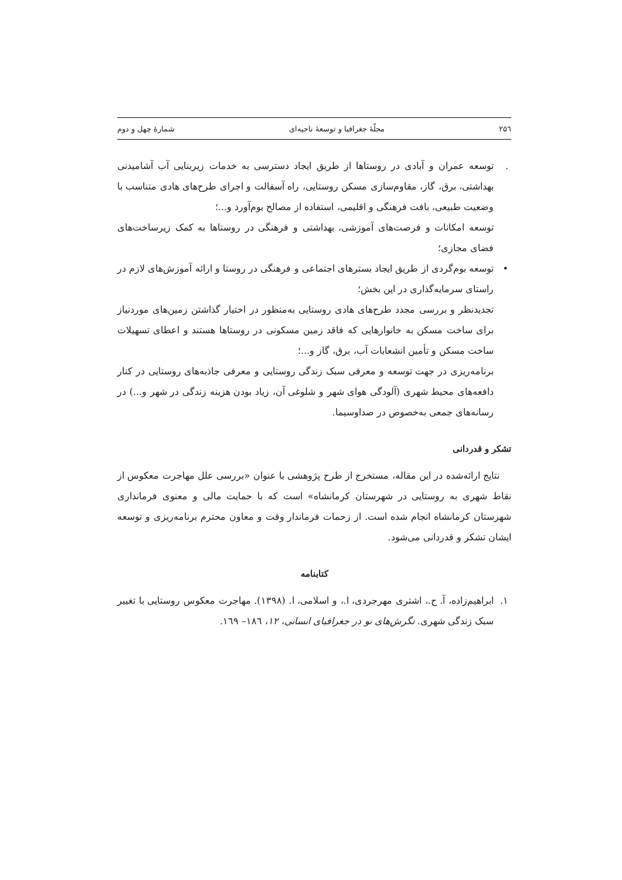۲۵٦ مجلّهٔ جغرافیا و توسعهٔ ناحیه‌ای شمارهٔ چهل و دوم
. توسعه عمران و آبادی در روستاها از طریق ایجاد دسترسی به خدمات زیربنایی آب آشامیدنی بهداشتی، برق، گاز، مقاوم‌سازی مسکن روستایی، راه آسفالت و اجرای طرح‌های هادی متناسب با وضعیت طبیعی، بافت فرهنگی و اقلیمی، استفاده از مصالح بوم‌آورد و...؛
توسعه امکانات و فرصت‌های آموزشی، بهداشتی و فرهنگی در روستاها به کمک زیرساخت‌های فضای مجازی؛
• توسعه بوم‌گردی از طریق ایجاد بسترهای اجتماعی و فرهنگی در روستا و ارائه آموزش‌های لازم در راستای سرمایه‌گذاری در این بخش؛
تجدیدنظر و بررسی مجدد طرح‌های هادی روستایی به‌منظور در اختیار گذاشتن زمین‌های موردنیاز برای ساخت مسکن به خانوارهایی که فاقد زمین مسکونی در روستاها هستند و اعطای تسهیلات ساخت مسکن و تأمین انشعابات آب، برق، گاز و...؛
برنامه‌ریزی در جهت توسعه و معرفی سبک زندگی روستایی و معرفی جاذبه‌های روستایی در کنار دافعه‌های محیط شهری (آلودگی هوای شهر و شلوغی آن، زیاد بودن هزینه زندگی در شهر و...) در رسانه‌های جمعی به‌خصوص در صداوسیما.
تشکر و قدردانی
نتایج ارائه‌شده در این مقاله، مستخرج از طرح پژوهشی با عنوان «بررسی علل مهاجرت معکوس از نقاط شهری به روستایی در شهرستان کرمانشاه» است که با حمایت مالی و معنوی فرمانداری شهرستان کرمانشاه انجام شده است. از زحمات فرماندار وقت و معاون محترم برنامه‌ریزی و توسعه ایشان تشکر و قدردانی می‌شود.
کتابنامه
۱. ابراهیم‌زاده، آ. ح.، اشتری مهرجردی، ا.، و اسلامی، ا. (۱۳۹۸). مهاجرت معکوس روستایی با تغییر سبک زندگی شهری. نگرش‌های نو در جغرافیای انسانی، ۱۲، ۱۸٦– ۱٦۹.